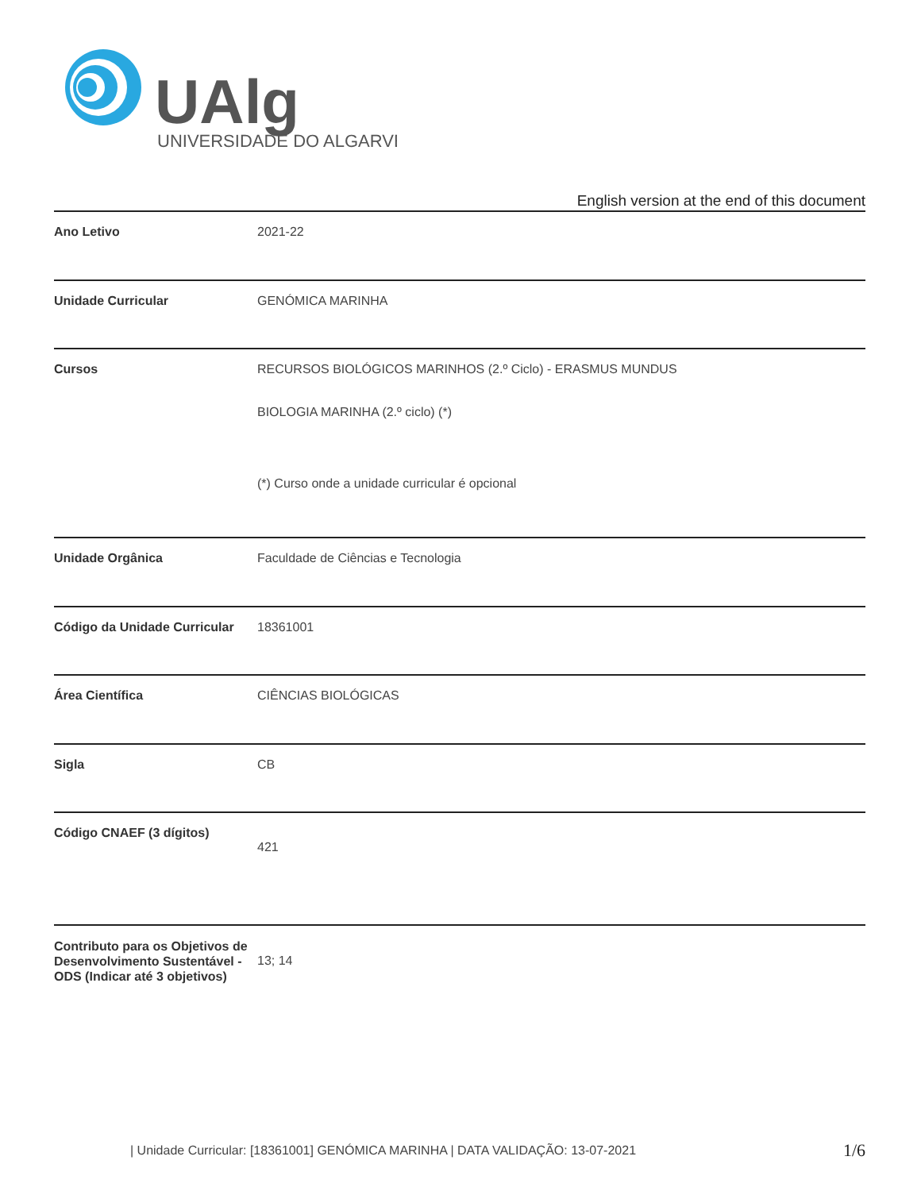UAlg
UNIVERSIDADE DO ALGARVE
English version at the end of this document
| Ano Letivo | 2021-22 |
| Unidade Curricular | GENÓMICA MARINHA |
| Cursos | RECURSOS BIOLÓGICOS MARINHOS (2.º Ciclo) - ERASMUS MUNDUS BIOLOGIA MARINHA (2.º ciclo) (*) (*) Curso onde a unidade curricular é opcional |
| Unidade Orgânica | Faculdade de Ciências e Tecnologia |
| Código da Unidade Curricular | 18361001 |
| Área Científica | CIÊNCIAS BIOLÓGICAS |
| Sigla | CB |
| Código CNAEF (3 dígitos) | 421 |
| Contributo para os Objetivos de Desenvolvimento Sustentável - ODS (Indicar até 3 objetivos) | 13; 14 |
| Unidade Curricular: [18361001] GENÓMICA MARINHA | DATA VALIDAÇÃO: 13-07-2021
1/6